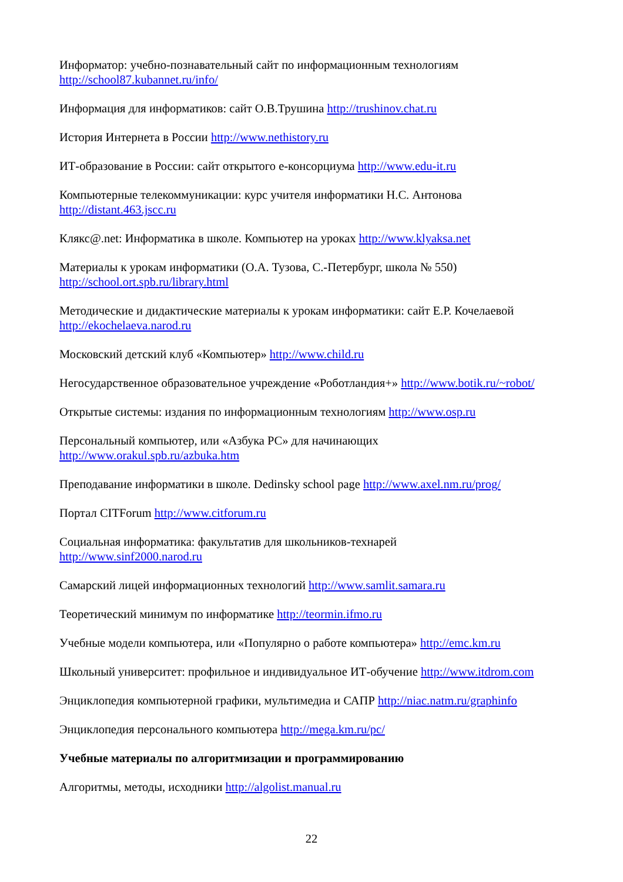Информатор: учебно-познавательный сайт по информационным технологиям
http://school87.kubannet.ru/info/
Информация для информатиков: сайт О.В.Трушина http://trushinov.chat.ru
История Интернета в России http://www.nethistory.ru
ИТ-образование в России: сайт открытого е-консорциума http://www.edu-it.ru
Компьютерные телекоммуникации: курс учителя информатики Н.С. Антонова
http://distant.463.jscc.ru
Клякс@.net: Информатика в школе. Компьютер на уроках http://www.klyaksa.net
Материалы к урокам информатики (О.А. Тузова, С.-Петербург, школа № 550)
http://school.ort.spb.ru/library.html
Методические и дидактические материалы к урокам информатики: сайт Е.Р. Кочелаевой
http://ekochelaeva.narod.ru
Московский детский клуб «Компьютер» http://www.child.ru
Негосударственное образовательное учреждение «Роботландия+» http://www.botik.ru/~robot/
Открытые системы: издания по информационным технологиям http://www.osp.ru
Персональный компьютер, или «Азбука PC» для начинающих
http://www.orakul.spb.ru/azbuka.htm
Преподавание информатики в школе. Dedinsky school page http://www.axel.nm.ru/prog/
Портал CITForum http://www.citforum.ru
Социальная информатика: факультатив для школьников-технарей
http://www.sinf2000.narod.ru
Самарский лицей информационных технологий http://www.samlit.samara.ru
Теоретический минимум по информатике http://teormin.ifmo.ru
Учебные модели компьютера, или «Популярно о работе компьютера» http://emc.km.ru
Школьный университет: профильное и индивидуальное ИТ-обучение http://www.itdrom.com
Энциклопедия компьютерной графики, мультимедиа и САПР http://niac.natm.ru/graphinfo
Энциклопедия персонального компьютера http://mega.km.ru/pc/
Учебные материалы по алгоритмизации и программированию
Алгоритмы, методы, исходники http://algolist.manual.ru
22